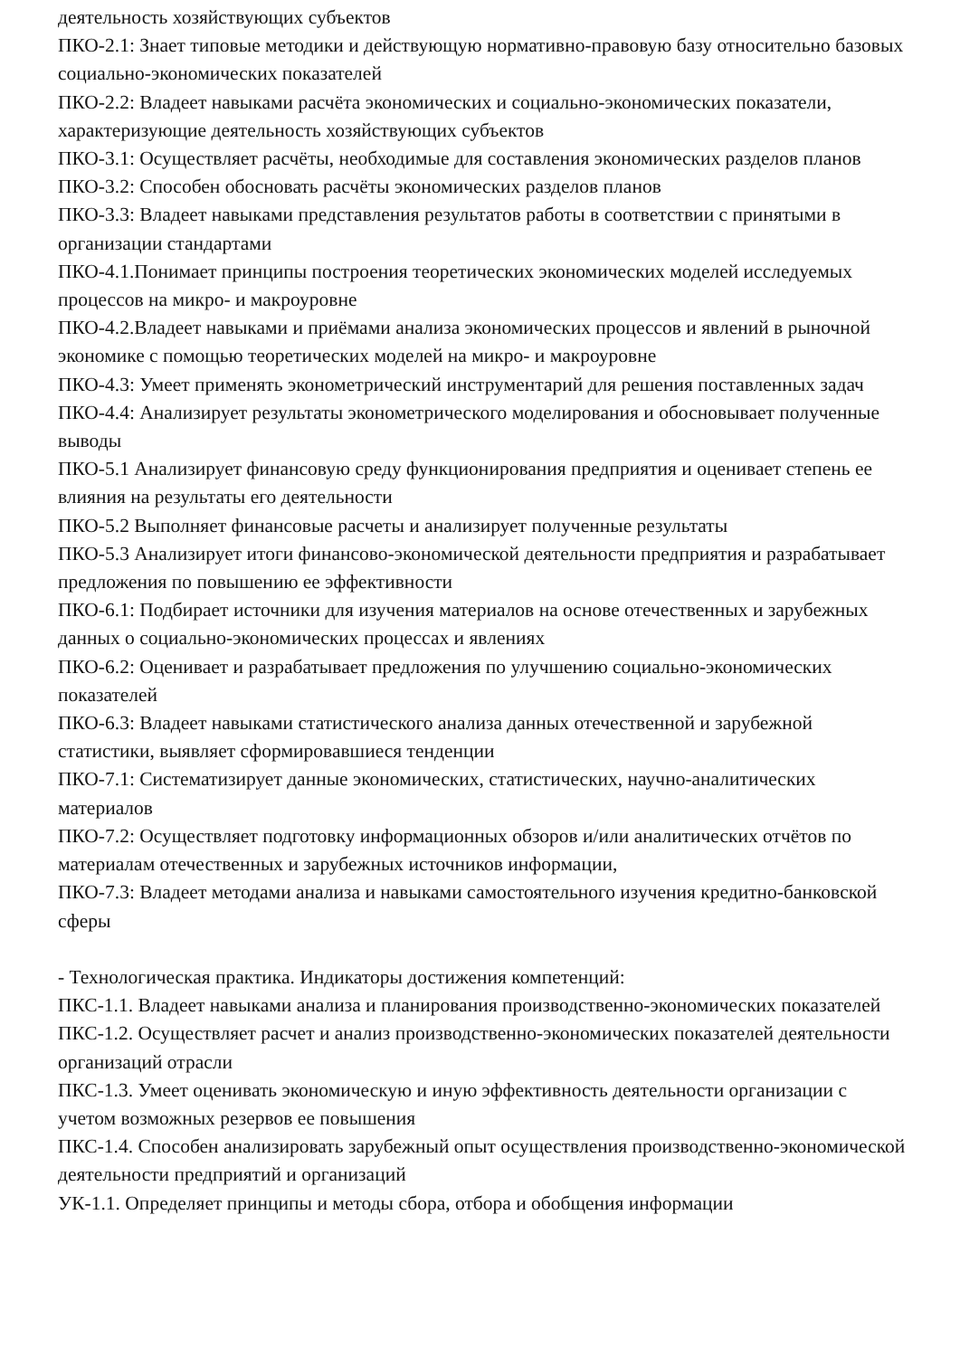деятельность хозяйствующих субъектов
ПКО-2.1: Знает типовые методики и действующую нормативно-правовую базу относительно базовых социально-экономических показателей
ПКО-2.2: Владеет навыками расчёта экономических и социально-экономических показатели, характеризующие деятельность хозяйствующих субъектов
ПКО-3.1: Осуществляет расчёты, необходимые для составления экономических разделов планов
ПКО-3.2: Способен обосновать расчёты экономических разделов планов
ПКО-3.3: Владеет навыками представления результатов работы в соответствии с принятыми в организации стандартами
ПКО-4.1.Понимает принципы построения теоретических экономических моделей исследуемых процессов на микро- и макроуровне
ПКО-4.2.Владеет навыками и приёмами анализа экономических процессов и явлений в рыночной экономике с помощью теоретических моделей на микро- и макроуровне
ПКО-4.3: Умеет применять эконометрический инструментарий для решения поставленных задач
ПКО-4.4: Анализирует результаты эконометрического моделирования и обосновывает полученные выводы
ПКО-5.1 Анализирует финансовую среду функционирования предприятия и оценивает степень ее влияния на результаты его деятельности
ПКО-5.2 Выполняет финансовые расчеты и анализирует полученные результаты
ПКО-5.3 Анализирует итоги финансово-экономической деятельности предприятия и разрабатывает предложения по повышению ее эффективности
ПКО-6.1: Подбирает источники для изучения материалов на основе отечественных и зарубежных данных о социально-экономических процессах и явлениях
ПКО-6.2: Оценивает и разрабатывает предложения по улучшению социально-экономических показателей
ПКО-6.3: Владеет навыками статистического анализа данных отечественной и зарубежной статистики, выявляет сформировавшиеся тенденции
ПКО-7.1: Систематизирует данные экономических, статистических, научно-аналитических материалов
ПКО-7.2: Осуществляет подготовку информационных обзоров и/или аналитических отчётов по материалам отечественных и зарубежных источников информации,
ПКО-7.3: Владеет методами анализа и навыками самостоятельного изучения кредитно-банковской сферы
- Технологическая практика. Индикаторы достижения компетенций:
ПКС-1.1. Владеет навыками анализа и планирования производственно-экономических показателей
ПКС-1.2. Осуществляет расчет и анализ производственно-экономических показателей деятельности организаций отрасли
ПКС-1.3. Умеет оценивать экономическую и иную эффективность деятельности организации с учетом возможных резервов ее повышения
ПКС-1.4. Способен анализировать зарубежный опыт осуществления производственно-экономической деятельности предприятий и организаций
УК-1.1. Определяет принципы и методы сбора, отбора и обобщения информации